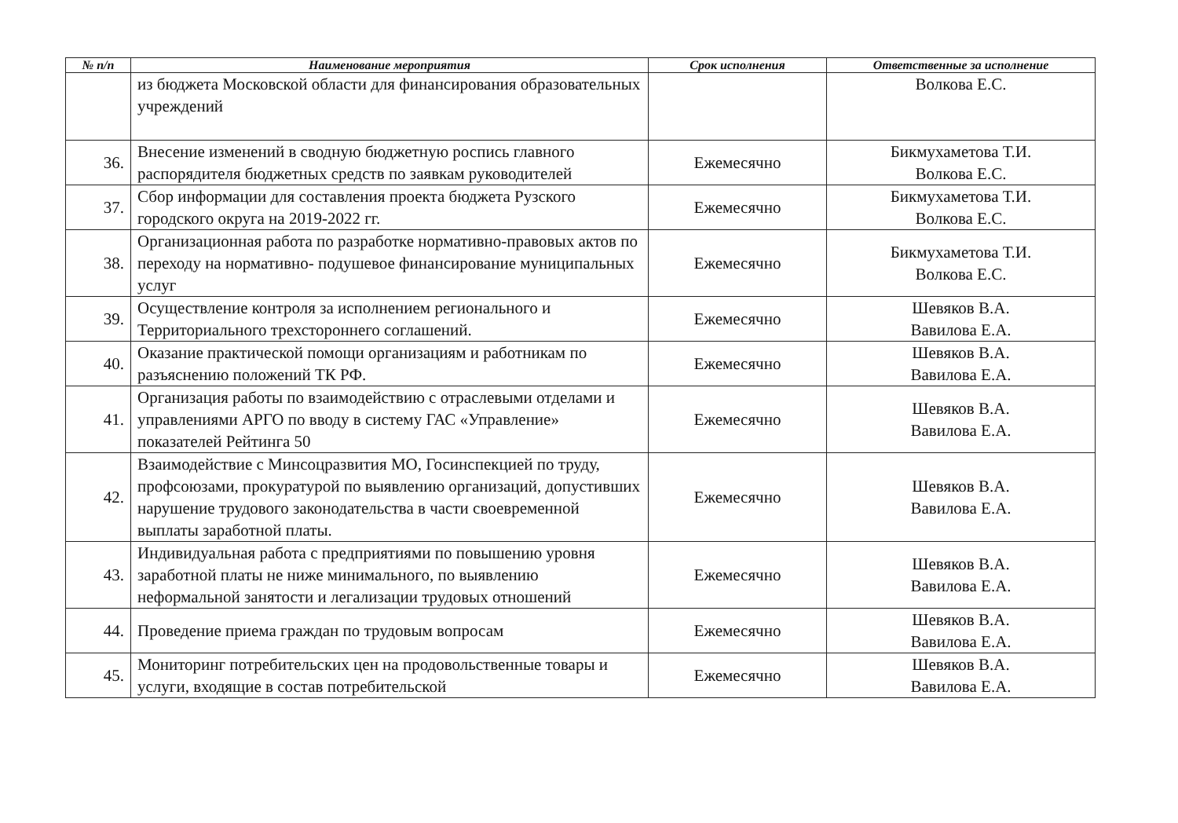| № п/п | Наименование мероприятия | Срок исполнения | Ответственные за исполнение |
| --- | --- | --- | --- |
| | из бюджета Московской области для финансирования образовательных учреждений | | Волкова Е.С. |
| 36. | Внесение изменений в сводную бюджетную роспись главного распорядителя бюджетных средств по заявкам руководителей | Ежемесячно | Бикмухаметова Т.И. Волкова Е.С. |
| 37. | Сбор информации для составления проекта бюджета Рузского городского округа на 2019-2022 гг. | Ежемесячно | Бикмухаметова Т.И. Волкова Е.С. |
| 38. | Организационная работа по разработке нормативно-правовых актов по переходу на нормативно- подушевое финансирование муниципальных услуг | Ежемесячно | Бикмухаметова Т.И. Волкова Е.С. |
| 39. | Осуществление контроля за исполнением регионального и Территориального трехстороннего соглашений. | Ежемесячно | Шевяков В.А. Вавилова Е.А. |
| 40. | Оказание практической помощи организациям и работникам по разъяснению положений ТК РФ. | Ежемесячно | Шевяков В.А. Вавилова Е.А. |
| 41. | Организация работы по взаимодействию с отраслевыми отделами и управлениями АРГО по вводу в систему ГАС «Управление» показателей Рейтинга 50 | Ежемесячно | Шевяков В.А. Вавилова Е.А. |
| 42. | Взаимодействие с Минсоцразвития МО, Госинспекцией по труду, профсоюзами, прокуратурой по выявлению организаций, допустивших нарушение трудового законодательства в части своевременной выплаты заработной платы. | Ежемесячно | Шевяков В.А. Вавилова Е.А. |
| 43. | Индивидуальная работа с предприятиями по повышению уровня заработной платы не ниже минимального, по выявлению неформальной занятости и легализации трудовых отношений | Ежемесячно | Шевяков В.А. Вавилова Е.А. |
| 44. | Проведение приема граждан по трудовым вопросам | Ежемесячно | Шевяков В.А. Вавилова Е.А. |
| 45. | Мониторинг потребительских цен на продовольственные товары и услуги, входящие в состав потребительской | Ежемесячно | Шевяков В.А. Вавилова Е.А. |